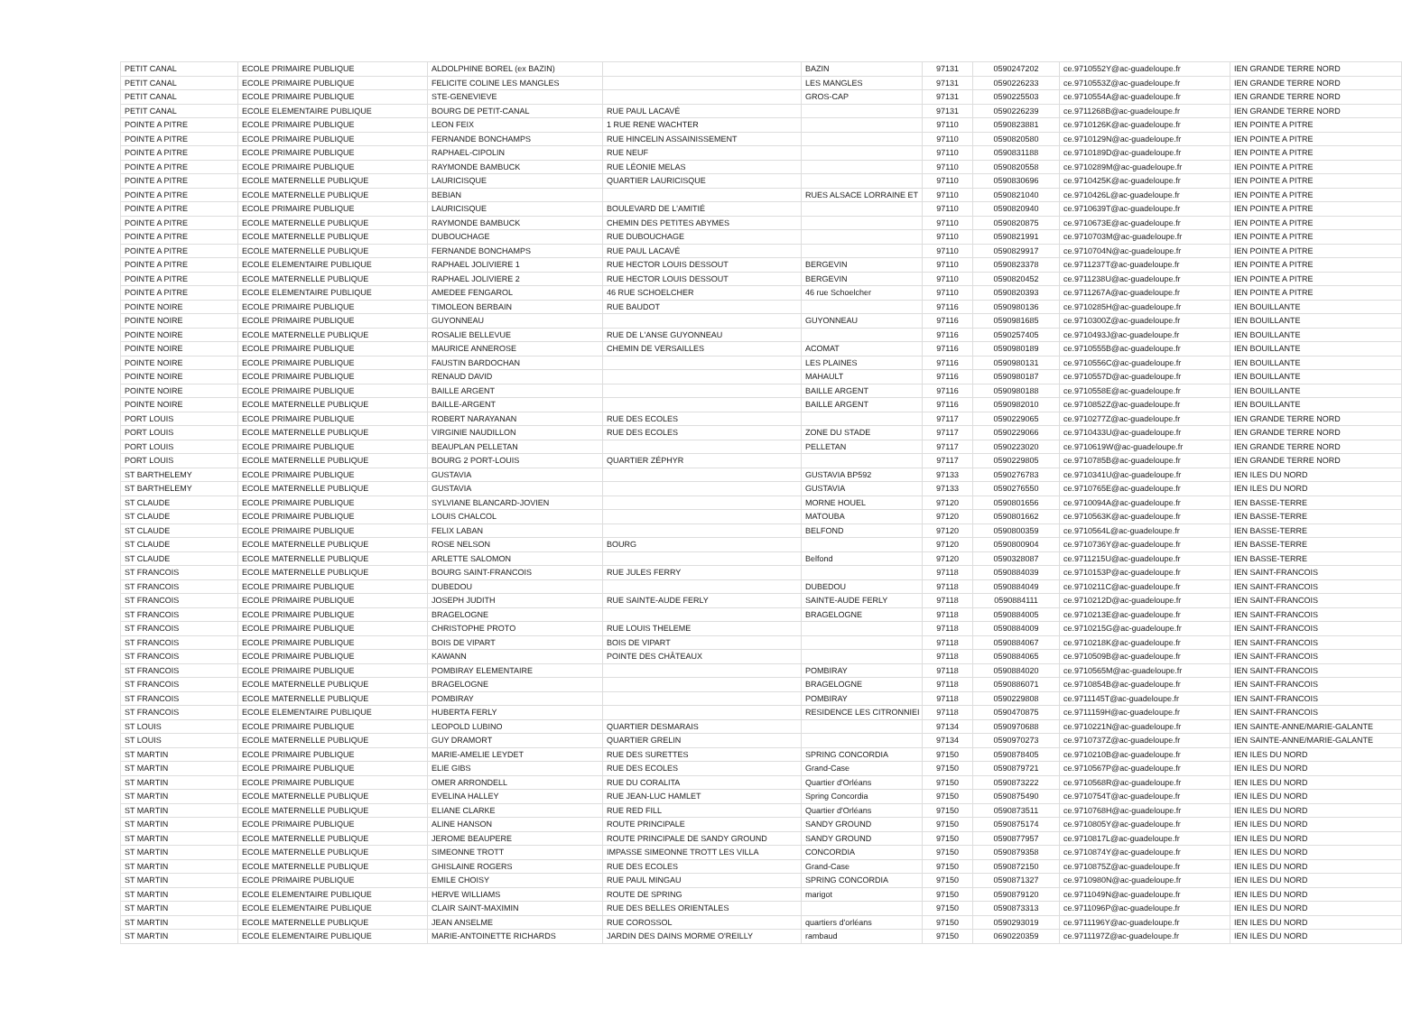| PETIT CANAL | ECOLE PRIMAIRE PUBLIQUE | ALDOLPHINE BOREL (ex BAZIN) | | BAZIN | 97131 | 0590247202 | ce.9710552Y@ac-guadeloupe.fr | IEN GRANDE TERRE NORD |
| PETIT CANAL | ECOLE PRIMAIRE PUBLIQUE | FELICITE COLINE LES MANGLES | | LES MANGLES | 97131 | 0590226233 | ce.9710553Z@ac-guadeloupe.fr | IEN GRANDE TERRE NORD |
| PETIT CANAL | ECOLE PRIMAIRE PUBLIQUE | STE-GENEVIEVE | | GROS-CAP | 97131 | 0590225503 | ce.9710554A@ac-guadeloupe.fr | IEN GRANDE TERRE NORD |
| PETIT CANAL | ECOLE ELEMENTAIRE PUBLIQUE | BOURG DE PETIT-CANAL | RUE PAUL LACAVÉ | | 97131 | 0590226239 | ce.9711268B@ac-guadeloupe.fr | IEN GRANDE TERRE NORD |
| POINTE A PITRE | ECOLE PRIMAIRE PUBLIQUE | LEON FEIX | 1 RUE RENE WACHTER | | 97110 | 0590823881 | ce.9710126K@ac-guadeloupe.fr | IEN POINTE A PITRE |
| POINTE A PITRE | ECOLE PRIMAIRE PUBLIQUE | FERNANDE BONCHAMPS | RUE HINCELIN ASSAINISSEMENT | | 97110 | 0590820580 | ce.9710129N@ac-guadeloupe.fr | IEN POINTE A PITRE |
| POINTE A PITRE | ECOLE PRIMAIRE PUBLIQUE | RAPHAEL-CIPOLIN | RUE NEUF | | 97110 | 0590831188 | ce.9710189D@ac-guadeloupe.fr | IEN POINTE A PITRE |
| POINTE A PITRE | ECOLE PRIMAIRE PUBLIQUE | RAYMONDE BAMBUCK | RUE LÉONIE MELAS | | 97110 | 0590820558 | ce.9710289M@ac-guadeloupe.fr | IEN POINTE A PITRE |
| POINTE A PITRE | ECOLE MATERNELLE PUBLIQUE | LAURICISQUE | QUARTIER LAURICISQUE | | 97110 | 0590830696 | ce.9710425K@ac-guadeloupe.fr | IEN POINTE A PITRE |
| POINTE A PITRE | ECOLE MATERNELLE PUBLIQUE | BEBIAN | | RUES ALSACE LORRAINE ET | 97110 | 0590821040 | ce.9710426L@ac-guadeloupe.fr | IEN POINTE A PITRE |
| POINTE A PITRE | ECOLE PRIMAIRE PUBLIQUE | LAURICISQUE | BOULEVARD DE L'AMITIÉ | | 97110 | 0590820940 | ce.9710639T@ac-guadeloupe.fr | IEN POINTE A PITRE |
| POINTE A PITRE | ECOLE MATERNELLE PUBLIQUE | RAYMONDE BAMBUCK | CHEMIN DES PETITES ABYMES | | 97110 | 0590820875 | ce.9710673E@ac-guadeloupe.fr | IEN POINTE A PITRE |
| POINTE A PITRE | ECOLE MATERNELLE PUBLIQUE | DUBOUCHAGE | RUE DUBOUCHAGE | | 97110 | 0590821991 | ce.9710703M@ac-guadeloupe.fr | IEN POINTE A PITRE |
| POINTE A PITRE | ECOLE MATERNELLE PUBLIQUE | FERNANDE BONCHAMPS | RUE PAUL LACAVÉ | | 97110 | 0590829917 | ce.9710704N@ac-guadeloupe.fr | IEN POINTE A PITRE |
| POINTE A PITRE | ECOLE ELEMENTAIRE PUBLIQUE | RAPHAEL JOLIVIERE 1 | RUE HECTOR LOUIS DESSOUT | BERGEVIN | 97110 | 0590823378 | ce.9711237T@ac-guadeloupe.fr | IEN POINTE A PITRE |
| POINTE A PITRE | ECOLE MATERNELLE PUBLIQUE | RAPHAEL JOLIVIERE 2 | RUE HECTOR LOUIS DESSOUT | BERGEVIN | 97110 | 0590820452 | ce.9711238U@ac-guadeloupe.fr | IEN POINTE A PITRE |
| POINTE A PITRE | ECOLE ELEMENTAIRE PUBLIQUE | AMEDEE FENGAROL | 46 RUE SCHOELCHER | 46 rue Schoelcher | 97110 | 0590820393 | ce.9711267A@ac-guadeloupe.fr | IEN POINTE A PITRE |
| POINTE NOIRE | ECOLE PRIMAIRE PUBLIQUE | TIMOLEON BERBAIN | RUE BAUDOT | | 97116 | 0590980136 | ce.9710285H@ac-guadeloupe.fr | IEN BOUILLANTE |
| POINTE NOIRE | ECOLE PRIMAIRE PUBLIQUE | GUYONNEAU | | GUYONNEAU | 97116 | 0590981685 | ce.9710300Z@ac-guadeloupe.fr | IEN BOUILLANTE |
| POINTE NOIRE | ECOLE MATERNELLE PUBLIQUE | ROSALIE BELLEVUE | RUE DE L'ANSE GUYONNEAU | | 97116 | 0590257405 | ce.9710493J@ac-guadeloupe.fr | IEN BOUILLANTE |
| POINTE NOIRE | ECOLE PRIMAIRE PUBLIQUE | MAURICE ANNEROSE | CHEMIN DE VERSAILLES | ACOMAT | 97116 | 0590980189 | ce.9710555B@ac-guadeloupe.fr | IEN BOUILLANTE |
| POINTE NOIRE | ECOLE PRIMAIRE PUBLIQUE | FAUSTIN BARDOCHAN | | LES PLAINES | 97116 | 0590980131 | ce.9710556C@ac-guadeloupe.fr | IEN BOUILLANTE |
| POINTE NOIRE | ECOLE PRIMAIRE PUBLIQUE | RENAUD DAVID | | MAHAULT | 97116 | 0590980187 | ce.9710557D@ac-guadeloupe.fr | IEN BOUILLANTE |
| POINTE NOIRE | ECOLE PRIMAIRE PUBLIQUE | BAILLE ARGENT | | BAILLE ARGENT | 97116 | 0590980188 | ce.9710558E@ac-guadeloupe.fr | IEN BOUILLANTE |
| POINTE NOIRE | ECOLE MATERNELLE PUBLIQUE | BAILLE-ARGENT | | BAILLE ARGENT | 97116 | 0590982010 | ce.9710852Z@ac-guadeloupe.fr | IEN BOUILLANTE |
| PORT LOUIS | ECOLE PRIMAIRE PUBLIQUE | ROBERT NARAYANAN | RUE DES ECOLES | | 97117 | 0590229065 | ce.9710277Z@ac-guadeloupe.fr | IEN GRANDE TERRE NORD |
| PORT LOUIS | ECOLE MATERNELLE PUBLIQUE | VIRGINIE NAUDILLON | RUE DES ECOLES | ZONE DU STADE | 97117 | 0590229066 | ce.9710433U@ac-guadeloupe.fr | IEN GRANDE TERRE NORD |
| PORT LOUIS | ECOLE PRIMAIRE PUBLIQUE | BEAUPLAN PELLETAN | | PELLETAN | 97117 | 0590223020 | ce.9710619W@ac-guadeloupe.fr | IEN GRANDE TERRE NORD |
| PORT LOUIS | ECOLE MATERNELLE PUBLIQUE | BOURG 2 PORT-LOUIS | QUARTIER ZÉPHYR | | 97117 | 0590229805 | ce.9710785B@ac-guadeloupe.fr | IEN GRANDE TERRE NORD |
| ST BARTHELEMY | ECOLE PRIMAIRE PUBLIQUE | GUSTAVIA | | GUSTAVIA BP592 | 97133 | 0590276783 | ce.9710341U@ac-guadeloupe.fr | IEN ILES DU NORD |
| ST BARTHELEMY | ECOLE MATERNELLE PUBLIQUE | GUSTAVIA | | GUSTAVIA | 97133 | 0590276550 | ce.9710765E@ac-guadeloupe.fr | IEN ILES DU NORD |
| ST CLAUDE | ECOLE PRIMAIRE PUBLIQUE | SYLVIANE BLANCARD-JOVIEN | | MORNE HOUEL | 97120 | 0590801656 | ce.9710094A@ac-guadeloupe.fr | IEN BASSE-TERRE |
| ST CLAUDE | ECOLE PRIMAIRE PUBLIQUE | LOUIS CHALCOL | | MATOUBA | 97120 | 0590801662 | ce.9710563K@ac-guadeloupe.fr | IEN BASSE-TERRE |
| ST CLAUDE | ECOLE PRIMAIRE PUBLIQUE | FELIX LABAN | | BELFOND | 97120 | 0590800359 | ce.9710564L@ac-guadeloupe.fr | IEN BASSE-TERRE |
| ST CLAUDE | ECOLE MATERNELLE PUBLIQUE | ROSE NELSON | BOURG | | 97120 | 0590800904 | ce.9710736Y@ac-guadeloupe.fr | IEN BASSE-TERRE |
| ST CLAUDE | ECOLE MATERNELLE PUBLIQUE | ARLETTE SALOMON | | Belfond | 97120 | 0590328087 | ce.9711215U@ac-guadeloupe.fr | IEN BASSE-TERRE |
| ST FRANCOIS | ECOLE MATERNELLE PUBLIQUE | BOURG SAINT-FRANCOIS | RUE JULES FERRY | | 97118 | 0590884039 | ce.9710153P@ac-guadeloupe.fr | IEN SAINT-FRANCOIS |
| ST FRANCOIS | ECOLE PRIMAIRE PUBLIQUE | DUBEDOU | | DUBEDOU | 97118 | 0590884049 | ce.9710211C@ac-guadeloupe.fr | IEN SAINT-FRANCOIS |
| ST FRANCOIS | ECOLE PRIMAIRE PUBLIQUE | JOSEPH JUDITH | RUE SAINTE-AUDE FERLY | SAINTE-AUDE FERLY | 97118 | 0590884111 | ce.9710212D@ac-guadeloupe.fr | IEN SAINT-FRANCOIS |
| ST FRANCOIS | ECOLE PRIMAIRE PUBLIQUE | BRAGELOGNE | | BRAGELOGNE | 97118 | 0590884005 | ce.9710213E@ac-guadeloupe.fr | IEN SAINT-FRANCOIS |
| ST FRANCOIS | ECOLE PRIMAIRE PUBLIQUE | CHRISTOPHE PROTO | RUE LOUIS THELEME | | 97118 | 0590884009 | ce.9710215G@ac-guadeloupe.fr | IEN SAINT-FRANCOIS |
| ST FRANCOIS | ECOLE PRIMAIRE PUBLIQUE | BOIS DE VIPART | BOIS DE VIPART | | 97118 | 0590884067 | ce.9710218K@ac-guadeloupe.fr | IEN SAINT-FRANCOIS |
| ST FRANCOIS | ECOLE PRIMAIRE PUBLIQUE | KAWANN | POINTE DES CHÂTEAUX | | 97118 | 0590884065 | ce.9710509B@ac-guadeloupe.fr | IEN SAINT-FRANCOIS |
| ST FRANCOIS | ECOLE PRIMAIRE PUBLIQUE | POMBIRAY ELEMENTAIRE | | POMBIRAY | 97118 | 0590884020 | ce.9710565M@ac-guadeloupe.fr | IEN SAINT-FRANCOIS |
| ST FRANCOIS | ECOLE MATERNELLE PUBLIQUE | BRAGELOGNE | | BRAGELOGNE | 97118 | 0590886071 | ce.9710854B@ac-guadeloupe.fr | IEN SAINT-FRANCOIS |
| ST FRANCOIS | ECOLE MATERNELLE PUBLIQUE | POMBIRAY | | POMBIRAY | 97118 | 0590229808 | ce.9711145T@ac-guadeloupe.fr | IEN SAINT-FRANCOIS |
| ST FRANCOIS | ECOLE ELEMENTAIRE PUBLIQUE | HUBERTA FERLY | | RESIDENCE LES CITRONNIEI | 97118 | 0590470875 | ce.9711159H@ac-guadeloupe.fr | IEN SAINT-FRANCOIS |
| ST LOUIS | ECOLE PRIMAIRE PUBLIQUE | LEOPOLD LUBINO | QUARTIER DESMARAIS | | 97134 | 0590970688 | ce.9710221N@ac-guadeloupe.fr | IEN SAINTE-ANNE/MARIE-GALANTE |
| ST LOUIS | ECOLE MATERNELLE PUBLIQUE | GUY DRAMORT | QUARTIER GRELIN | | 97134 | 0590970273 | ce.9710737Z@ac-guadeloupe.fr | IEN SAINTE-ANNE/MARIE-GALANTE |
| ST MARTIN | ECOLE PRIMAIRE PUBLIQUE | MARIE-AMELIE LEYDET | RUE DES SURETTES | SPRING CONCORDIA | 97150 | 0590878405 | ce.9710210B@ac-guadeloupe.fr | IEN ILES DU NORD |
| ST MARTIN | ECOLE PRIMAIRE PUBLIQUE | ELIE GIBS | RUE DES ECOLES | Grand-Case | 97150 | 0590879721 | ce.9710567P@ac-guadeloupe.fr | IEN ILES DU NORD |
| ST MARTIN | ECOLE PRIMAIRE PUBLIQUE | OMER ARRONDELL | RUE DU CORALITA | Quartier d'Orléans | 97150 | 0590873222 | ce.9710568R@ac-guadeloupe.fr | IEN ILES DU NORD |
| ST MARTIN | ECOLE MATERNELLE PUBLIQUE | EVELINA HALLEY | RUE JEAN-LUC HAMLET | Spring Concordia | 97150 | 0590875490 | ce.9710754T@ac-guadeloupe.fr | IEN ILES DU NORD |
| ST MARTIN | ECOLE MATERNELLE PUBLIQUE | ELIANE CLARKE | RUE RED FILL | Quartier d'Orléans | 97150 | 0590873511 | ce.9710768H@ac-guadeloupe.fr | IEN ILES DU NORD |
| ST MARTIN | ECOLE PRIMAIRE PUBLIQUE | ALINE HANSON | ROUTE PRINCIPALE | SANDY GROUND | 97150 | 0590875174 | ce.9710805Y@ac-guadeloupe.fr | IEN ILES DU NORD |
| ST MARTIN | ECOLE MATERNELLE PUBLIQUE | JEROME BEAUPERE | ROUTE PRINCIPALE DE SANDY GROUND | SANDY GROUND | 97150 | 0590877957 | ce.9710817L@ac-guadeloupe.fr | IEN ILES DU NORD |
| ST MARTIN | ECOLE MATERNELLE PUBLIQUE | SIMEONNE TROTT | IMPASSE SIMEONNE TROTT LES VILLA | CONCORDIA | 97150 | 0590879358 | ce.9710874Y@ac-guadeloupe.fr | IEN ILES DU NORD |
| ST MARTIN | ECOLE MATERNELLE PUBLIQUE | GHISLAINE ROGERS | RUE DES ECOLES | Grand-Case | 97150 | 0590872150 | ce.9710875Z@ac-guadeloupe.fr | IEN ILES DU NORD |
| ST MARTIN | ECOLE PRIMAIRE PUBLIQUE | EMILE CHOISY | RUE PAUL MINGAU | SPRING CONCORDIA | 97150 | 0590871327 | ce.9710980N@ac-guadeloupe.fr | IEN ILES DU NORD |
| ST MARTIN | ECOLE ELEMENTAIRE PUBLIQUE | HERVE WILLIAMS | ROUTE DE SPRING | marigot | 97150 | 0590879120 | ce.9711049N@ac-guadeloupe.fr | IEN ILES DU NORD |
| ST MARTIN | ECOLE ELEMENTAIRE PUBLIQUE | CLAIR SAINT-MAXIMIN | RUE DES BELLES ORIENTALES | | 97150 | 0590873313 | ce.9711096P@ac-guadeloupe.fr | IEN ILES DU NORD |
| ST MARTIN | ECOLE MATERNELLE PUBLIQUE | JEAN ANSELME | RUE COROSSOL | quartiers d'orléans | 97150 | 0590293019 | ce.9711196Y@ac-guadeloupe.fr | IEN ILES DU NORD |
| ST MARTIN | ECOLE ELEMENTAIRE PUBLIQUE | MARIE-ANTOINETTE RICHARDS | JARDIN DES DAINS MORME O'REILLY | rambaud | 97150 | 0690220359 | ce.9711197Z@ac-guadeloupe.fr | IEN ILES DU NORD |